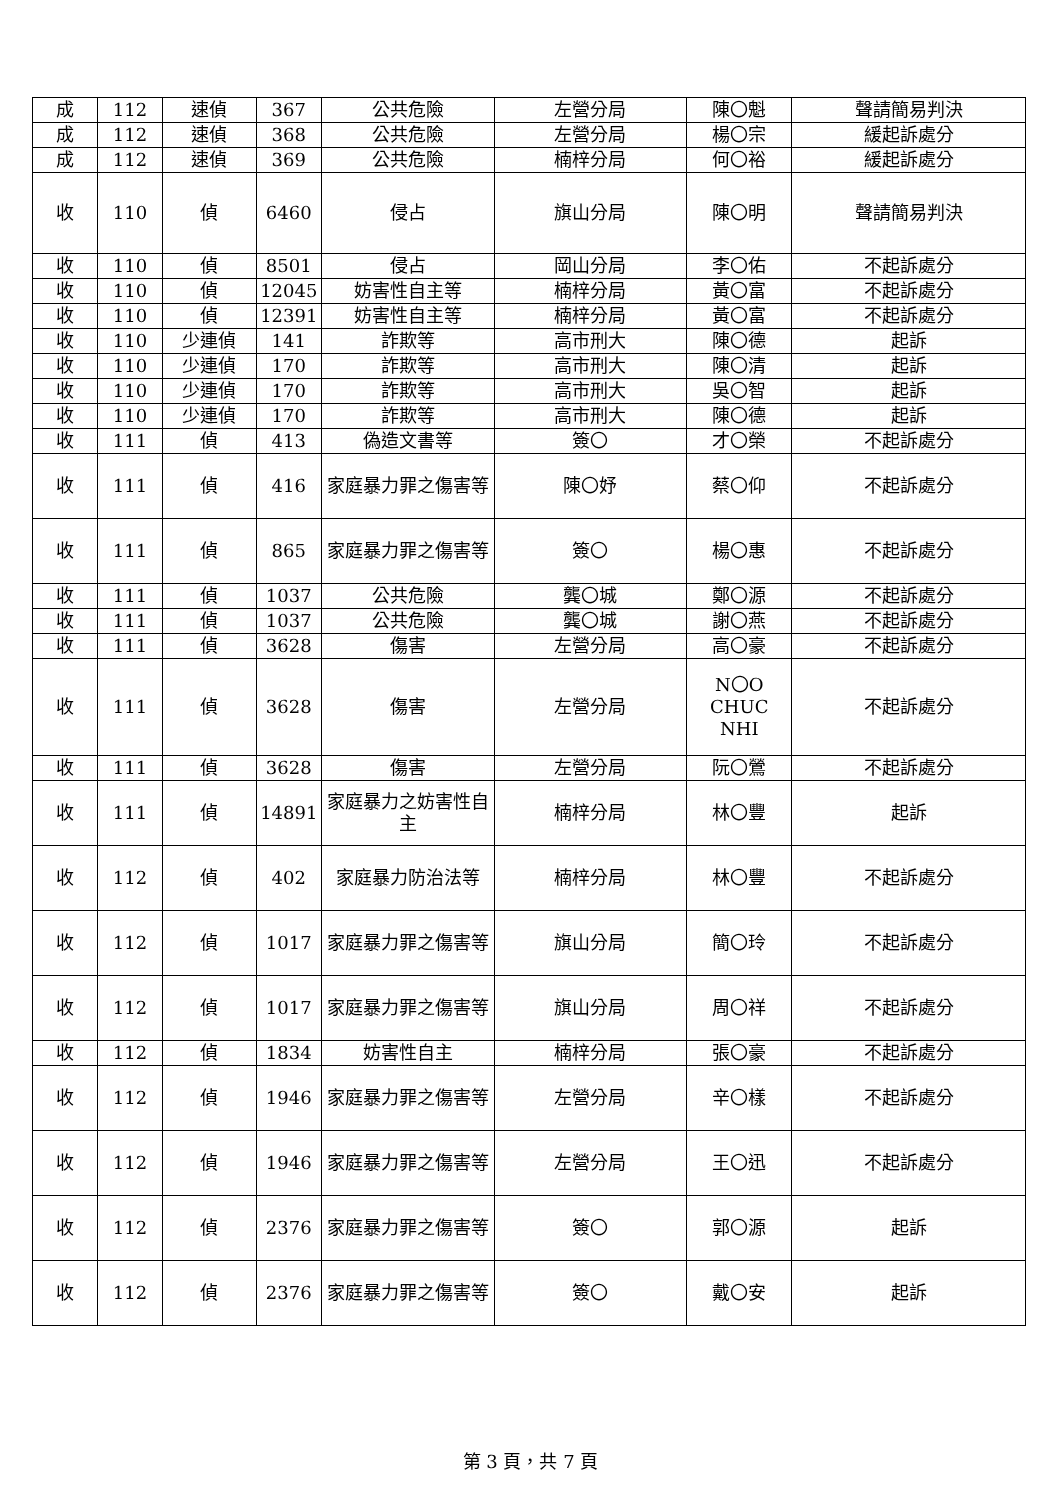| 成 | 112 | 速偵 | 367 | 公共危險 | 左營分局 | 陳〇魁 | 聲請簡易判決 |
| 成 | 112 | 速偵 | 368 | 公共危險 | 左營分局 | 楊〇宗 | 緩起訴處分 |
| 成 | 112 | 速偵 | 369 | 公共危險 | 楠梓分局 | 何〇裕 | 緩起訴處分 |
| 收 | 110 | 偵 | 6460 | 侵占 | 旗山分局 | 陳〇明 | 聲請簡易判決 |
| 收 | 110 | 偵 | 8501 | 侵占 | 岡山分局 | 李〇佑 | 不起訴處分 |
| 收 | 110 | 偵 | 12045 | 妨害性自主等 | 楠梓分局 | 黃〇富 | 不起訴處分 |
| 收 | 110 | 偵 | 12391 | 妨害性自主等 | 楠梓分局 | 黃〇富 | 不起訴處分 |
| 收 | 110 | 少連偵 | 141 | 詐欺等 | 高市刑大 | 陳〇德 | 起訴 |
| 收 | 110 | 少連偵 | 170 | 詐欺等 | 高市刑大 | 陳〇清 | 起訴 |
| 收 | 110 | 少連偵 | 170 | 詐欺等 | 高市刑大 | 吳〇智 | 起訴 |
| 收 | 110 | 少連偵 | 170 | 詐欺等 | 高市刑大 | 陳〇德 | 起訴 |
| 收 | 111 | 偵 | 413 | 偽造文書等 | 簽〇 | 才〇榮 | 不起訴處分 |
| 收 | 111 | 偵 | 416 | 家庭暴力罪之傷害等 | 陳〇妤 | 蔡〇仰 | 不起訴處分 |
| 收 | 111 | 偵 | 865 | 家庭暴力罪之傷害等 | 簽〇 | 楊〇惠 | 不起訴處分 |
| 收 | 111 | 偵 | 1037 | 公共危險 | 龔〇城 | 鄭〇源 | 不起訴處分 |
| 收 | 111 | 偵 | 1037 | 公共危險 | 龔〇城 | 謝〇燕 | 不起訴處分 |
| 收 | 111 | 偵 | 3628 | 傷害 | 左營分局 | 高〇豪 | 不起訴處分 |
| 收 | 111 | 偵 | 3628 | 傷害 | 左營分局 | N〇O CHUC NHI | 不起訴處分 |
| 收 | 111 | 偵 | 3628 | 傷害 | 左營分局 | 阮〇鶯 | 不起訴處分 |
| 收 | 111 | 偵 | 14891 | 家庭暴力之妨害性自主 | 楠梓分局 | 林〇豐 | 起訴 |
| 收 | 112 | 偵 | 402 | 家庭暴力防治法等 | 楠梓分局 | 林〇豐 | 不起訴處分 |
| 收 | 112 | 偵 | 1017 | 家庭暴力罪之傷害等 | 旗山分局 | 簡〇玲 | 不起訴處分 |
| 收 | 112 | 偵 | 1017 | 家庭暴力罪之傷害等 | 旗山分局 | 周〇祥 | 不起訴處分 |
| 收 | 112 | 偵 | 1834 | 妨害性自主 | 楠梓分局 | 張〇豪 | 不起訴處分 |
| 收 | 112 | 偵 | 1946 | 家庭暴力罪之傷害等 | 左營分局 | 辛〇樣 | 不起訴處分 |
| 收 | 112 | 偵 | 1946 | 家庭暴力罪之傷害等 | 左營分局 | 王〇迅 | 不起訴處分 |
| 收 | 112 | 偵 | 2376 | 家庭暴力罪之傷害等 | 簽〇 | 郭〇源 | 起訴 |
| 收 | 112 | 偵 | 2376 | 家庭暴力罪之傷害等 | 簽〇 | 戴〇安 | 起訴 |
第 3 頁，共 7 頁